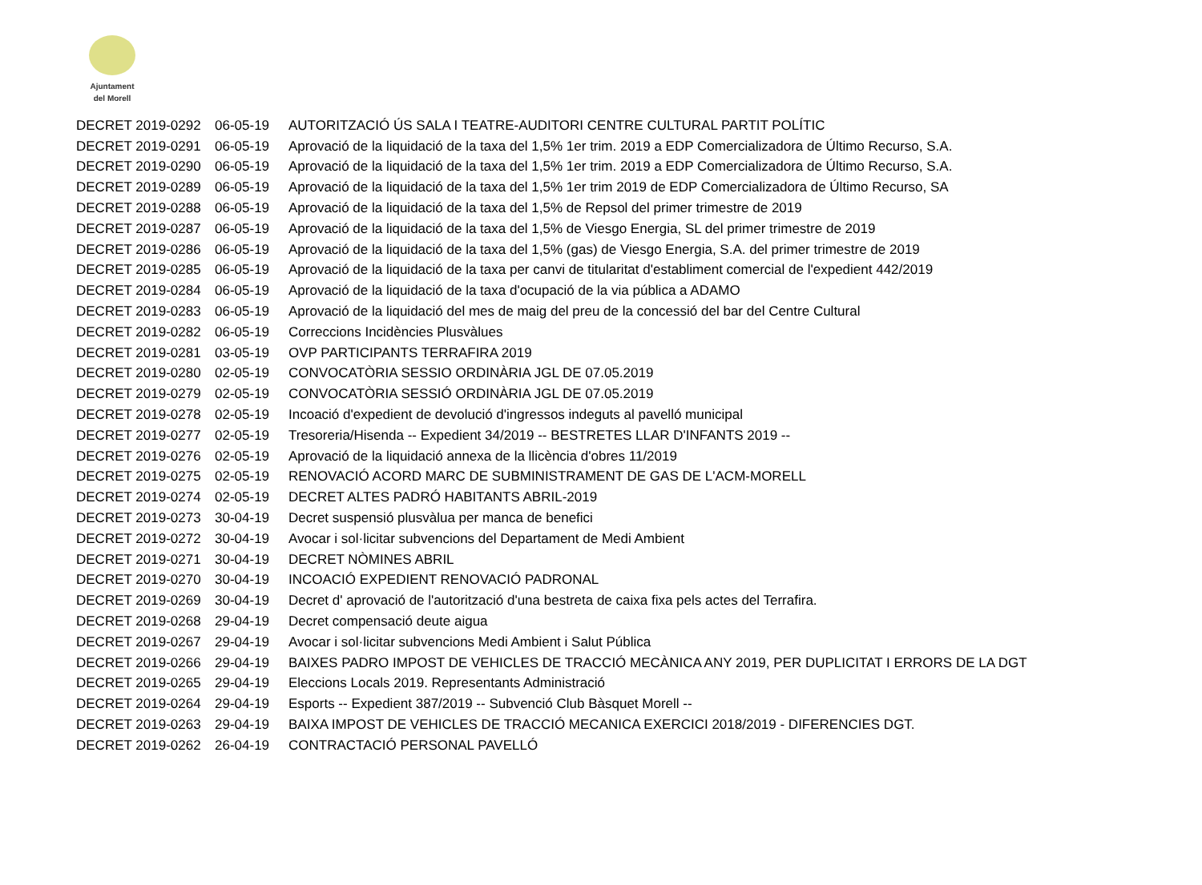Ajuntament
del Morell
| DECRET 2019-0292 | 06-05-19 | AUTORITZACIÓ ÚS SALA I TEATRE-AUDITORI CENTRE CULTURAL PARTIT POLÍTIC |
| DECRET 2019-0291 | 06-05-19 | Aprovació de la liquidació de la taxa del 1,5% 1er trim. 2019 a EDP Comercializadora de Último Recurso, S.A. |
| DECRET 2019-0290 | 06-05-19 | Aprovació de la liquidació de la taxa del 1,5% 1er trim. 2019 a EDP Comercializadora de Último Recurso, S.A. |
| DECRET 2019-0289 | 06-05-19 | Aprovació de la liquidació de la taxa del 1,5% 1er trim 2019 de EDP Comercializadora de Último Recurso, SA |
| DECRET 2019-0288 | 06-05-19 | Aprovació de la liquidació de la taxa del 1,5% de Repsol del primer trimestre de 2019 |
| DECRET 2019-0287 | 06-05-19 | Aprovació de la liquidació de la taxa del 1,5% de Viesgo Energia, SL del primer trimestre de 2019 |
| DECRET 2019-0286 | 06-05-19 | Aprovació de la liquidació de la taxa del 1,5% (gas) de Viesgo Energia, S.A. del primer trimestre de 2019 |
| DECRET 2019-0285 | 06-05-19 | Aprovació de la liquidació de la taxa per canvi de titularitat d'establiment comercial de l'expedient 442/2019 |
| DECRET 2019-0284 | 06-05-19 | Aprovació de la liquidació de la taxa d'ocupació de la via pública a ADAMO |
| DECRET 2019-0283 | 06-05-19 | Aprovació de la liquidació del mes de maig del preu de la concessió del bar del Centre Cultural |
| DECRET 2019-0282 | 06-05-19 | Correccions Incidències Plusvàlues |
| DECRET 2019-0281 | 03-05-19 | OVP PARTICIPANTS TERRAFIRA 2019 |
| DECRET 2019-0280 | 02-05-19 | CONVOCATÒRIA SESSIO ORDINÀRIA JGL DE 07.05.2019 |
| DECRET 2019-0279 | 02-05-19 | CONVOCATÒRIA SESSIÓ ORDINÀRIA JGL DE 07.05.2019 |
| DECRET 2019-0278 | 02-05-19 | Incoació d'expedient de devolució d'ingressos indeguts al pavelló municipal |
| DECRET 2019-0277 | 02-05-19 | Tresoreria/Hisenda -- Expedient 34/2019 -- BESTRETES LLAR D'INFANTS 2019 -- |
| DECRET 2019-0276 | 02-05-19 | Aprovació de la liquidació annexa de la llicència d'obres 11/2019 |
| DECRET 2019-0275 | 02-05-19 | RENOVACIÓ ACORD MARC DE SUBMINISTRAMENT DE GAS DE L'ACM-MORELL |
| DECRET 2019-0274 | 02-05-19 | DECRET ALTES PADRÓ HABITANTS ABRIL-2019 |
| DECRET 2019-0273 | 30-04-19 | Decret suspensió plusvàlua per manca de benefici |
| DECRET 2019-0272 | 30-04-19 | Avocar i sol·licitar subvencions del Departament de Medi Ambient |
| DECRET 2019-0271 | 30-04-19 | DECRET NÒMINES ABRIL |
| DECRET 2019-0270 | 30-04-19 | INCOACIÓ EXPEDIENT RENOVACIÓ PADRONAL |
| DECRET 2019-0269 | 30-04-19 | Decret d' aprovació de l'autorització d'una bestreta de caixa fixa pels actes del Terrafira. |
| DECRET 2019-0268 | 29-04-19 | Decret compensació deute aigua |
| DECRET 2019-0267 | 29-04-19 | Avocar i sol·licitar subvencions Medi Ambient i Salut Pública |
| DECRET 2019-0266 | 29-04-19 | BAIXES PADRO IMPOST DE VEHICLES DE TRACCIÓ MECÀNICA ANY 2019, PER DUPLICITAT I ERRORS DE LA DGT |
| DECRET 2019-0265 | 29-04-19 | Eleccions Locals 2019. Representants Administració |
| DECRET 2019-0264 | 29-04-19 | Esports -- Expedient 387/2019 -- Subvenció Club Bàsquet Morell -- |
| DECRET 2019-0263 | 29-04-19 | BAIXA IMPOST DE VEHICLES DE TRACCIÓ MECANICA EXERCICI 2018/2019 - DIFERENCIES DGT. |
| DECRET 2019-0262 | 26-04-19 | CONTRACTACIÓ PERSONAL PAVELLÓ |